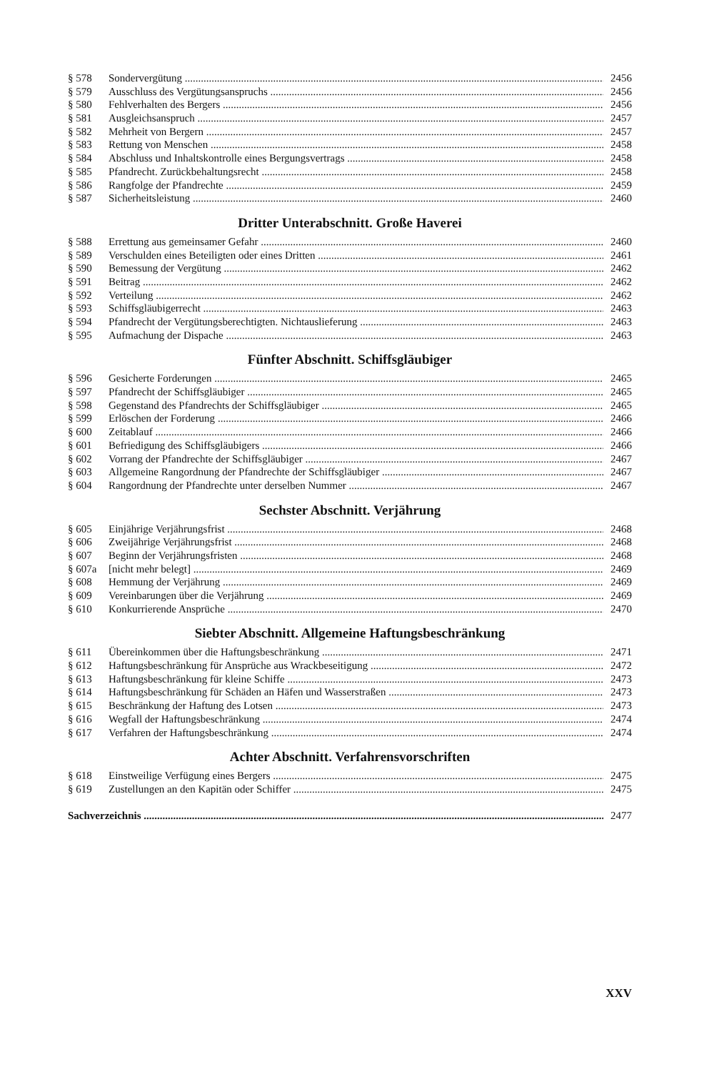§ 578 Sondervergütung 2456
§ 579 Ausschluss des Vergütungsanspruchs 2456
§ 580 Fehlverhalten des Bergers 2456
§ 581 Ausgleichsanspruch 2457
§ 582 Mehrheit von Bergern 2457
§ 583 Rettung von Menschen 2458
§ 584 Abschluss und Inhaltskontrolle eines Bergungsvertrags 2458
§ 585 Pfandrecht. Zurückbehaltungsrecht 2458
§ 586 Rangfolge der Pfandrechte 2459
§ 587 Sicherheitsleistung 2460
Dritter Unterabschnitt. Große Haverei
§ 588 Errettung aus gemeinsamer Gefahr 2460
§ 589 Verschulden eines Beteiligten oder eines Dritten 2461
§ 590 Bemessung der Vergütung 2462
§ 591 Beitrag 2462
§ 592 Verteilung 2462
§ 593 Schiffsgläubigerrecht 2463
§ 594 Pfandrecht der Vergütungsberechtigten. Nichtauslieferung 2463
§ 595 Aufmachung der Dispache 2463
Fünfter Abschnitt. Schiffsgläubiger
§ 596 Gesicherte Forderungen 2465
§ 597 Pfandrecht der Schiffsgläubiger 2465
§ 598 Gegenstand des Pfandrechts der Schiffsgläubiger 2465
§ 599 Erlöschen der Forderung 2466
§ 600 Zeitablauf 2466
§ 601 Befriedigung des Schiffsgläubigers 2466
§ 602 Vorrang der Pfandrechte der Schiffsgläubiger 2467
§ 603 Allgemeine Rangordnung der Pfandrechte der Schiffsgläubiger 2467
§ 604 Rangordnung der Pfandrechte unter derselben Nummer 2467
Sechster Abschnitt. Verjährung
§ 605 Einjährige Verjährungsfrist 2468
§ 606 Zweijährige Verjährungsfrist 2468
§ 607 Beginn der Verjährungsfristen 2468
§ 607a [nicht mehr belegt] 2469
§ 608 Hemmung der Verjährung 2469
§ 609 Vereinbarungen über die Verjährung 2469
§ 610 Konkurrierende Ansprüche 2470
Siebter Abschnitt. Allgemeine Haftungsbeschränkung
§ 611 Übereinkommen über die Haftungsbeschränkung 2471
§ 612 Haftungsbeschränkung für Ansprüche aus Wrackbeseitigung 2472
§ 613 Haftungsbeschränkung für kleine Schiffe 2473
§ 614 Haftungsbeschränkung für Schäden an Häfen und Wasserstraßen 2473
§ 615 Beschränkung der Haftung des Lotsen 2473
§ 616 Wegfall der Haftungsbeschränkung 2474
§ 617 Verfahren der Haftungsbeschränkung 2474
Achter Abschnitt. Verfahrensvorschriften
§ 618 Einstweilige Verfügung eines Bergers 2475
§ 619 Zustellungen an den Kapitän oder Schiffer 2475
Sachverzeichnis 2477
XXV